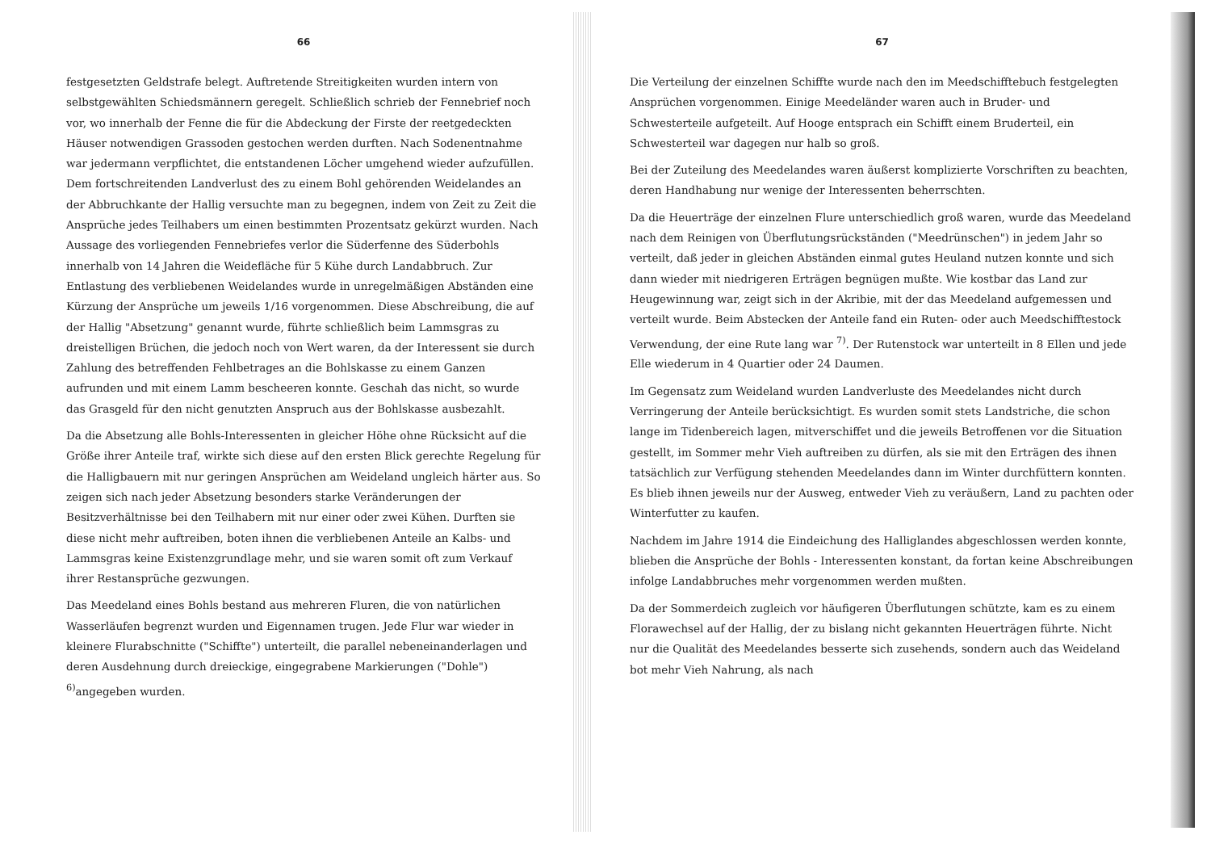66
festgesetzten Geldstrafe belegt. Auftretende Streitigkeiten wurden intern von selbstgewählten Schiedsmännern geregelt. Schließlich schrieb der Fennebrief noch vor, wo innerhalb der Fenne die für die Abdeckung der Firste der reetgedeckten Häuser notwendigen Grassoden gestochen werden durften. Nach Sodenentnahme war jedermann verpflichtet, die entstandenen Löcher umgehend wieder aufzufüllen. Dem fortschreitenden Landverlust des zu einem Bohl gehörenden Weidelandes an der Abbruchkante der Hallig versuchte man zu begegnen, indem von Zeit zu Zeit die Ansprüche jedes Teilhabers um einen bestimmten Prozentsatz gekürzt wurden. Nach Aussage des vorliegenden Fennebriefes verlor die Süderfenne des Süderbohls innerhalb von 14 Jahren die Weidefläche für 5 Kühe durch Landabbruch. Zur Entlastung des verbliebenen Weidelandes wurde in unregelmäßigen Abständen eine Kürzung der Ansprüche um jeweils 1/16 vorgenommen. Diese Abschreibung, die auf der Hallig "Absetzung" genannt wurde, führte schließlich beim Lammsgras zu dreistelligen Brüchen, die jedoch noch von Wert waren, da der Interessent sie durch Zahlung des betreffenden Fehlbetrages an die Bohlskasse zu einem Ganzen aufrunden und mit einem Lamm bescheeren konnte. Geschah das nicht, so wurde das Grasgeld für den nicht genutzten Anspruch aus der Bohlskasse ausbezahlt.
Da die Absetzung alle Bohls-Interessenten in gleicher Höhe ohne Rücksicht auf die Größe ihrer Anteile traf, wirkte sich diese auf den ersten Blick gerechte Regelung für die Halligbauern mit nur geringen Ansprüchen am Weideland ungleich härter aus. So zeigen sich nach jeder Absetzung besonders starke Veränderungen der Besitzverhältnisse bei den Teilhabern mit nur einer oder zwei Kühen. Durften sie diese nicht mehr auftreiben, boten ihnen die verbliebenen Anteile an Kalbs- und Lammsgras keine Existenzgrundlage mehr, und sie waren somit oft zum Verkauf ihrer Restansprüche gezwungen.
Das Meedeland eines Bohls bestand aus mehreren Fluren, die von natürlichen Wasserläufen begrenzt wurden und Eigennamen trugen. Jede Flur war wieder in kleinere Flurabschnitte ("Schiffte") unterteilt, die parallel nebeneinanderlagen und deren Ausdehnung durch dreieckige, eingegrabene Markierungen ("Dohle") <sup>6)</sup>angegeben wurden.
67
Die Verteilung der einzelnen Schiffte wurde nach den im Meedschifftebuch festgelegten Ansprüchen vorgenommen. Einige Meedeländer waren auch in Bruder- und Schwesterteile aufgeteilt. Auf Hooge entsprach ein Schifft einem Bruderteil, ein Schwesterteil war dagegen nur halb so groß.
Bei der Zuteilung des Meedelandes waren äußerst komplizierte Vorschriften zu beachten, deren Handhabung nur wenige der Interessenten beherrschten.
Da die Heuerträge der einzelnen Flure unterschiedlich groß waren, wurde das Meedeland nach dem Reinigen von Überflutungsrückständen ("Meedrünschen") in jedem Jahr so verteilt, daß jeder in gleichen Abständen einmal gutes Heuland nutzen konnte und sich dann wieder mit niedrigeren Erträgen begnügen mußte. Wie kostbar das Land zur Heugewinnung war, zeigt sich in der Akribie, mit der das Meedeland aufgemessen und verteilt wurde. Beim Abstecken der Anteile fand ein Ruten- oder auch Meedschifftestock Verwendung, der eine Rute lang war <sup>7)</sup>. Der Rutenstock war unterteilt in 8 Ellen und jede Elle wiederum in 4 Quartier oder 24 Daumen.
Im Gegensatz zum Weideland wurden Landverluste des Meedelandes nicht durch Verringerung der Anteile berücksichtigt. Es wurden somit stets Landstriche, die schon lange im Tidenbereich lagen, mitverschiffet und die jeweils Betroffenen vor die Situation gestellt, im Sommer mehr Vieh auftreiben zu dürfen, als sie mit den Erträgen des ihnen tatsächlich zur Verfügung stehenden Meedelandes dann im Winter durchfüttern konnten. Es blieb ihnen jeweils nur der Ausweg, entweder Vieh zu veräußern, Land zu pachten oder Winterfutter zu kaufen.
Nachdem im Jahre 1914 die Eindeichung des Halliglandes abgeschlossen werden konnte, blieben die Ansprüche der Bohls - Interessenten konstant, da fortan keine Abschreibungen infolge Landabbruches mehr vorgenommen werden mußten.
Da der Sommerdeich zugleich vor häufigeren Überflutungen schützte, kam es zu einem Florawechsel auf der Hallig, der zu bislang nicht gekannten Heuerträgen führte. Nicht nur die Qualität des Meedelandes besserte sich zusehends, sondern auch das Weideland bot mehr Vieh Nahrung, als nach